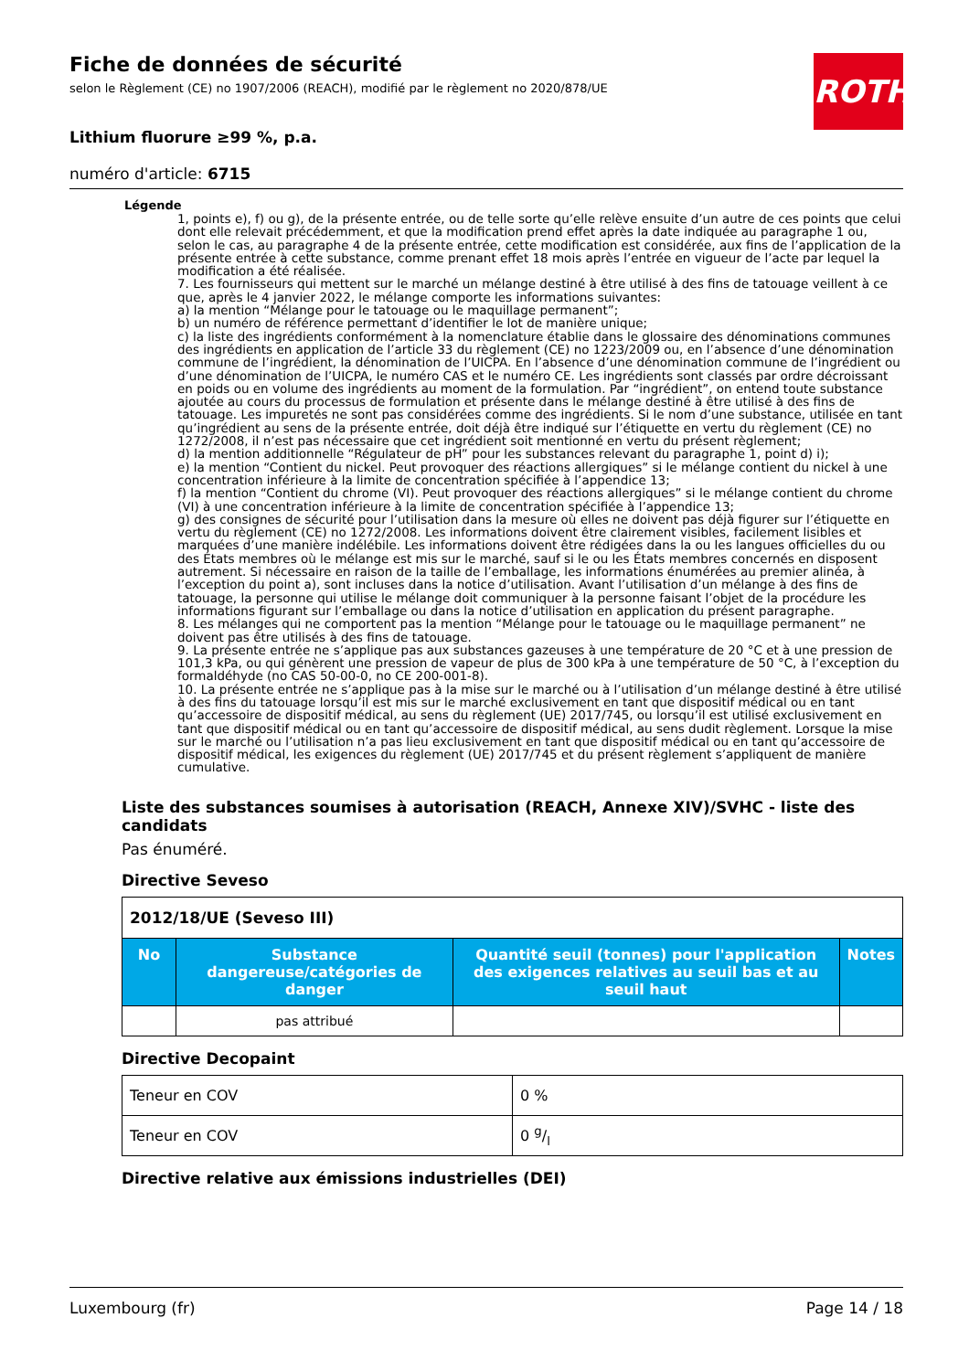ROTH
Fiche de données de sécurité
selon le Règlement (CE) no 1907/2006 (REACH), modifié par le règlement no 2020/878/UE
Lithium fluorure ≥99 %, p.a.
numéro d'article: 6715
Légende
1, points e), f) ou g), de la présente entrée, ou de telle sorte qu’elle relève ensuite d’un autre de ces points que celui dont elle relevait précédemment, et que la modification prend effet après la date indiquée au paragraphe 1 ou, selon le cas, au paragraphe 4 de la présente entrée, cette modification est considérée, aux fins de l’application de la présente entrée à cette substance, comme prenant effet 18 mois après l’entrée en vigueur de l’acte par lequel la modification a été réalisée.
7. Les fournisseurs qui mettent sur le marché un mélange destiné à être utilisé à des fins de tatouage veillent à ce que, après le 4 janvier 2022, le mélange comporte les informations suivantes:
a) la mention “Mélange pour le tatouage ou le maquillage permanent”;
b) un numéro de référence permettant d’identifier le lot de manière unique;
c) la liste des ingrédients conformément à la nomenclature établie dans le glossaire des dénominations communes des ingrédients en application de l’article 33 du règlement (CE) no 1223/2009 ou, en l’absence d’une dénomination commune de l’ingrédient, la dénomination de l’UICPA. En l’absence d’une dénomination commune de l’ingrédient ou d’une dénomination de l’UICPA, le numéro CAS et le numéro CE. Les ingrédients sont classés par ordre décroissant en poids ou en volume des ingrédients au moment de la formulation. Par “ingrédient”, on entend toute substance ajoutée au cours du processus de formulation et présente dans le mélange destiné à être utilisé à des fins de tatouage. Les impuretés ne sont pas considérées comme des ingrédients. Si le nom d’une substance, utilisée en tant qu’ingrédient au sens de la présente entrée, doit déjà être indiqué sur l’étiquette en vertu du règlement (CE) no 1272/2008, il n’est pas nécessaire que cet ingrédient soit mentionné en vertu du présent règlement;
d) la mention additionnelle “Régulateur de pH” pour les substances relevant du paragraphe 1, point d) i);
e) la mention “Contient du nickel. Peut provoquer des réactions allergiques” si le mélange contient du nickel à une concentration inférieure à la limite de concentration spécifiée à l’appendice 13;
f) la mention “Contient du chrome (VI). Peut provoquer des réactions allergiques” si le mélange contient du chrome (VI) à une concentration inférieure à la limite de concentration spécifiée à l’appendice 13;
g) des consignes de sécurité pour l’utilisation dans la mesure où elles ne doivent pas déjà figurer sur l’étiquette en vertu du règlement (CE) no 1272/2008. Les informations doivent être clairement visibles, facilement lisibles et marquées d’une manière indélébile. Les informations doivent être rédigées dans la ou les langues officielles du ou des États membres où le mélange est mis sur le marché, sauf si le ou les États membres concernés en disposent autrement. Si nécessaire en raison de la taille de l’emballage, les informations énumérées au premier alinéa, à l’exception du point a), sont incluses dans la notice d’utilisation. Avant l’utilisation d’un mélange à des fins de tatouage, la personne qui utilise le mélange doit communiquer à la personne faisant l’objet de la procédure les informations figurant sur l’emballage ou dans la notice d’utilisation en application du présent paragraphe.
8. Les mélanges qui ne comportent pas la mention “Mélange pour le tatouage ou le maquillage permanent” ne doivent pas être utilisés à des fins de tatouage.
9. La présente entrée ne s’applique pas aux substances gazeuses à une température de 20 °C et à une pression de 101,3 kPa, ou qui génèrent une pression de vapeur de plus de 300 kPa à une température de 50 °C, à l’exception du formaldéhyde (no CAS 50-00-0, no CE 200-001-8).
10. La présente entrée ne s’applique pas à la mise sur le marché ou à l’utilisation d’un mélange destiné à être utilisé à des fins du tatouage lorsqu’il est mis sur le marché exclusivement en tant que dispositif médical ou en tant qu’accessoire de dispositif médical, au sens du règlement (UE) 2017/745, ou lorsqu’il est utilisé exclusivement en tant que dispositif médical ou en tant qu’accessoire de dispositif médical, au sens dudit règlement. Lorsque la mise sur le marché ou l’utilisation n’a pas lieu exclusivement en tant que dispositif médical ou en tant qu’accessoire de dispositif médical, les exigences du règlement (UE) 2017/745 et du présent règlement s’appliquent de manière cumulative.
Liste des substances soumises à autorisation (REACH, Annexe XIV)/SVHC - liste des candidats
Pas énuméré.
Directive Seveso
| 2012/18/UE (Seveso III) | | | |
| No | Substance dangereuse/catégories de danger | Quantité seuil (tonnes) pour l'application des exigences relatives au seuil bas et au seuil haut | Notes |
| | pas attribué | | |
Directive Decopaint
| Teneur en COV | 0 % |
| Teneur en COV | 0 g/l |
Directive relative aux émissions industrielles (DEI)
Luxembourg (fr) Page 14 / 18